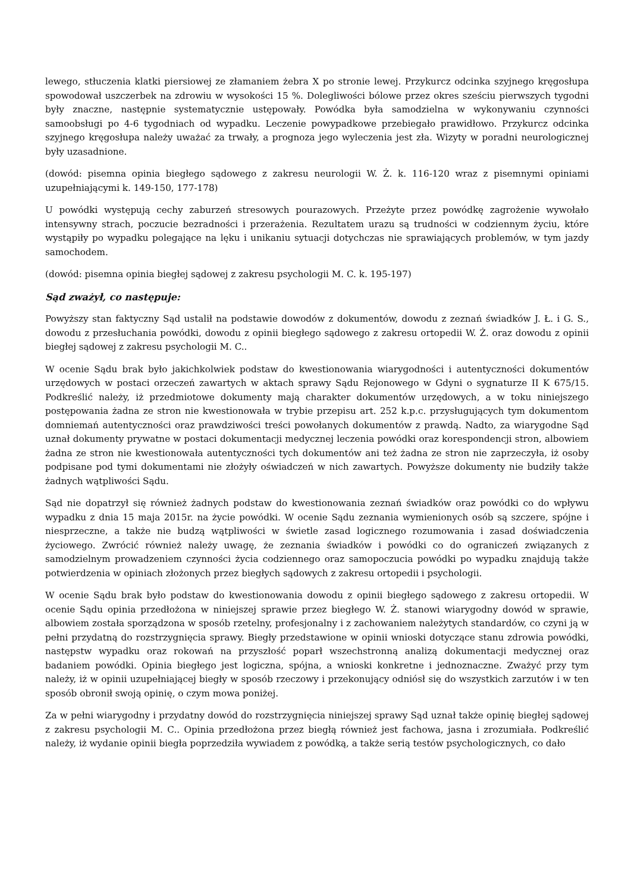lewego, stłuczenia klatki piersiowej ze złamaniem żebra X po stronie lewej. Przykurcz odcinka szyjnego kręgosłupa spowodował uszczerbek na zdrowiu w wysokości 15 %. Dolegliwości bólowe przez okres sześciu pierwszych tygodni były znaczne, następnie systematycznie ustępowały. Powódka była samodzielna w wykonywaniu czynności samoobsługi po 4-6 tygodniach od wypadku. Leczenie powypadkowe przebiegało prawidłowo. Przykurcz odcinka szyjnego kręgosłupa należy uważać za trwały, a prognoza jego wyleczenia jest zła. Wizyty w poradni neurologicznej były uzasadnione.
(dowód: pisemna opinia biegłego sądowego z zakresu neurologii W. Ż. k. 116-120 wraz z pisemnymi opiniami uzupełniającymi k. 149-150, 177-178)
U powódki występują cechy zaburzeń stresowych pourazowych. Przeżyte przez powódkę zagrożenie wywołało intensywny strach, poczucie bezradności i przerażenia. Rezultatem urazu są trudności w codziennym życiu, które wystąpiły po wypadku polegające na lęku i unikaniu sytuacji dotychczas nie sprawiających problemów, w tym jazdy samochodem.
(dowód: pisemna opinia biegłej sądowej z zakresu psychologii M. C. k. 195-197)
Sąd zważył, co następuje:
Powyższy stan faktyczny Sąd ustalił na podstawie dowodów z dokumentów, dowodu z zeznań świadków J. Ł. i G. S., dowodu z przesłuchania powódki, dowodu z opinii biegłego sądowego z zakresu ortopedii W. Ż. oraz dowodu z opinii biegłej sądowej z zakresu psychologii M. C..
W ocenie Sądu brak było jakichkolwiek podstaw do kwestionowania wiarygodności i autentyczności dokumentów urzędowych w postaci orzeczeń zawartych w aktach sprawy Sądu Rejonowego w Gdyni o sygnaturze II K 675/15. Podkreślić należy, iż przedmiotowe dokumenty mają charakter dokumentów urzędowych, a w toku niniejszego postępowania żadna ze stron nie kwestionowała w trybie przepisu art. 252 k.p.c. przysługujących tym dokumentom domniemań autentyczności oraz prawdziwości treści powołanych dokumentów z prawdą. Nadto, za wiarygodne Sąd uznał dokumenty prywatne w postaci dokumentacji medycznej leczenia powódki oraz korespondencji stron, albowiem żadna ze stron nie kwestionowała autentyczności tych dokumentów ani też żadna ze stron nie zaprzeczyła, iż osoby podpisane pod tymi dokumentami nie złożyły oświadczeń w nich zawartych. Powyższe dokumenty nie budziły także żadnych wątpliwości Sądu.
Sąd nie dopatrzył się również żadnych podstaw do kwestionowania zeznań świadków oraz powódki co do wpływu wypadku z dnia 15 maja 2015r. na życie powódki. W ocenie Sądu zeznania wymienionych osób są szczere, spójne i niesprzeczne, a także nie budzą wątpliwości w świetle zasad logicznego rozumowania i zasad doświadczenia życiowego. Zwrócić również należy uwagę, że zeznania świadków i powódki co do ograniczeń związanych z samodzielnym prowadzeniem czynności życia codziennego oraz samopoczucia powódki po wypadku znajdują także potwierdzenia w opiniach złożonych przez biegłych sądowych z zakresu ortopedii i psychologii.
W ocenie Sądu brak było podstaw do kwestionowania dowodu z opinii biegłego sądowego z zakresu ortopedii. W ocenie Sądu opinia przedłożona w niniejszej sprawie przez biegłego W. Ż. stanowi wiarygodny dowód w sprawie, albowiem została sporządzona w sposób rzetelny, profesjonalny i z zachowaniem należytych standardów, co czyni ją w pełni przydatną do rozstrzygnięcia sprawy. Biegły przedstawione w opinii wnioski dotyczące stanu zdrowia powódki, następstw wypadku oraz rokowań na przyszłość poparł wszechstronną analizą dokumentacji medycznej oraz badaniem powódki. Opinia biegłego jest logiczna, spójna, a wnioski konkretne i jednoznaczne. Zważyć przy tym należy, iż w opinii uzupełniającej biegły w sposób rzeczowy i przekonujący odniósł się do wszystkich zarzutów i w ten sposób obronił swoją opinię, o czym mowa poniżej.
Za w pełni wiarygodny i przydatny dowód do rozstrzygnięcia niniejszej sprawy Sąd uznał także opinię biegłej sądowej z zakresu psychologii M. C.. Opinia przedłożona przez biegłą również jest fachowa, jasna i zrozumiała. Podkreślić należy, iż wydanie opinii biegła poprzedziła wywiadem z powódką, a także serią testów psychologicznych, co dało